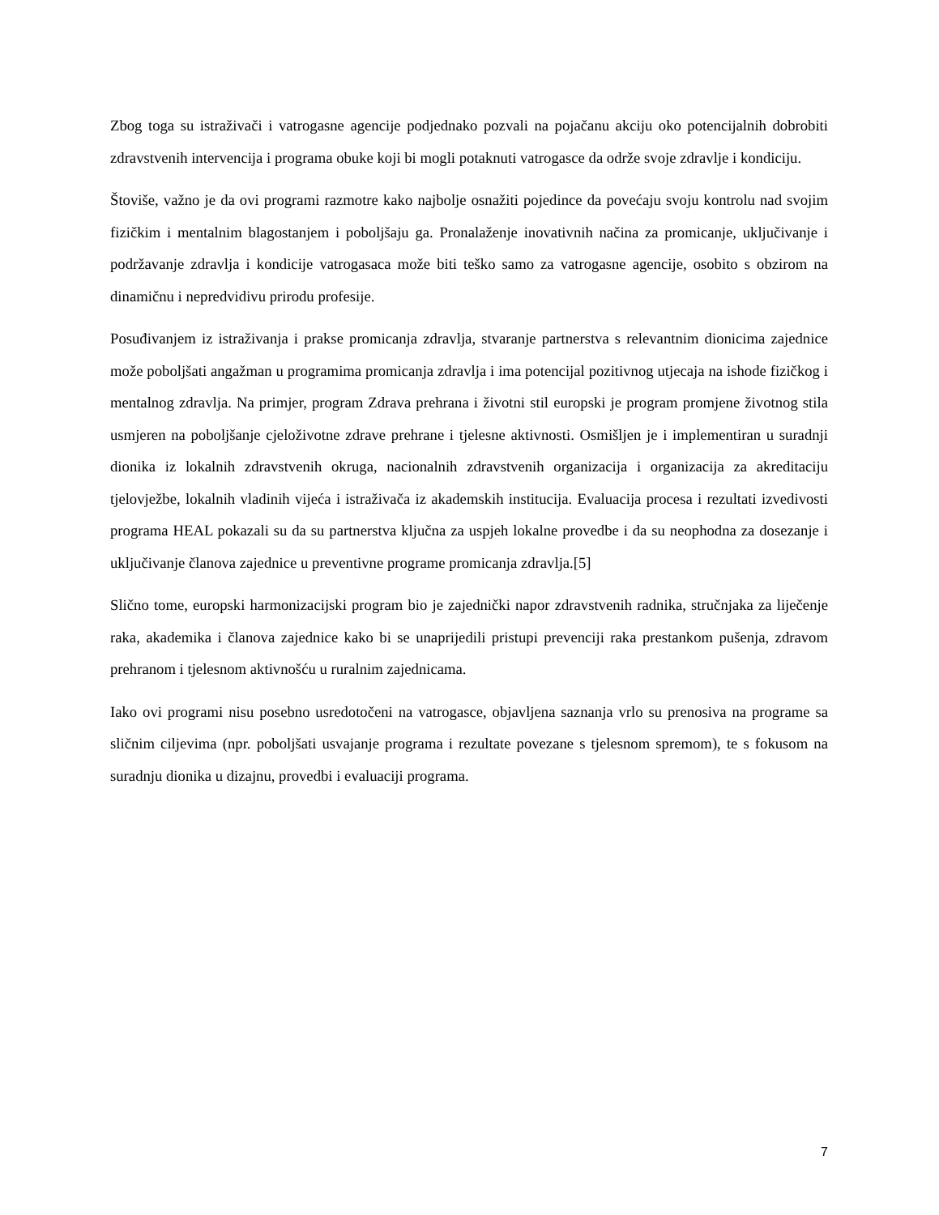Zbog toga su istraživači i vatrogasne agencije podjednako pozvali na pojačanu akciju oko potencijalnih dobrobiti zdravstvenih intervencija i programa obuke koji bi mogli potaknuti vatrogasce da održe svoje zdravlje i kondiciju.
Štoviše, važno je da ovi programi razmotre kako najbolje osnažiti pojedince da povećaju svoju kontrolu nad svojim fizičkim i mentalnim blagostanjem i poboljšaju ga. Pronalaženje inovativnih načina za promicanje, uključivanje i podržavanje zdravlja i kondicije vatrogasaca može biti teško samo za vatrogasne agencije, osobito s obzirom na dinamičnu i nepredvidivu prirodu profesije.
Posuđivanjem iz istraživanja i prakse promicanja zdravlja, stvaranje partnerstva s relevantnim dionicima zajednice može poboljšati angažman u programima promicanja zdravlja i ima potencijal pozitivnog utjecaja na ishode fizičkog i mentalnog zdravlja. Na primjer, program Zdrava prehrana i životni stil europski je program promjene životnog stila usmjeren na poboljšanje cjeloživotne zdrave prehrane i tjelesne aktivnosti. Osmišljen je i implementiran u suradnji dionika iz lokalnih zdravstvenih okruga, nacionalnih zdravstvenih organizacija i organizacija za akreditaciju tjelovježbe, lokalnih vladinih vijeća i istraživača iz akademskih institucija. Evaluacija procesa i rezultati izvedivosti programa HEAL pokazali su da su partnerstva ključna za uspjeh lokalne provedbe i da su neophodna za dosezanje i uključivanje članova zajednice u preventivne programe promicanja zdravlja.[5]
Slično tome, europski harmonizacijski program bio je zajednički napor zdravstvenih radnika, stručnjaka za liječenje raka, akademika i članova zajednice kako bi se unaprijedili pristupi prevenciji raka prestankom pušenja, zdravom prehranom i tjelesnom aktivnošću u ruralnim zajednicama.
Iako ovi programi nisu posebno usredotočeni na vatrogasce, objavljena saznanja vrlo su prenosiva na programe sa sličnim ciljevima (npr. poboljšati usvajanje programa i rezultate povezane s tjelesnom spremom), te s fokusom na suradnju dionika u dizajnu, provedbi i evaluaciji programa.
7